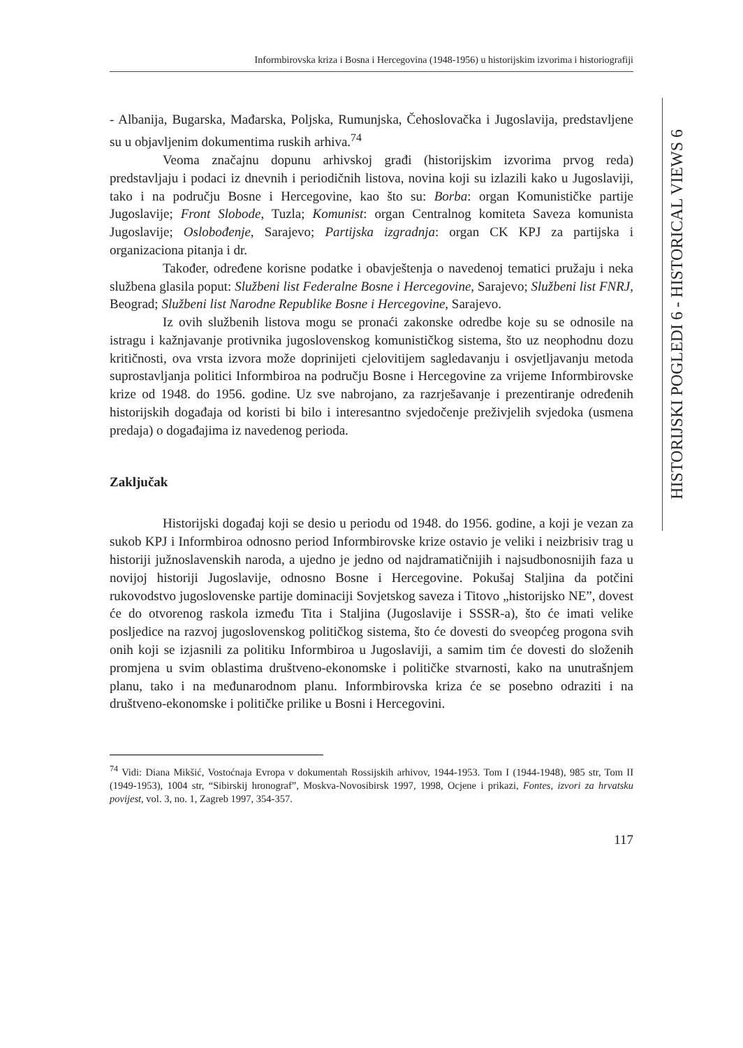Informbirovska kriza i Bosna i Hercegovina (1948-1956) u historijskim izvorima i historiografiji
HISTORIJSKI POGLEDI 6 - HISTORICAL VIEWS 6
- Albanija, Bugarska, Mađarska, Poljska, Rumunjska, Čehoslovačka i Jugoslavija, predstavljene su u objavljenim dokumentima ruskih arhiva.<sup>74</sup>
Veoma značajnu dopunu arhivskoj građi (historijskim izvorima prvog reda) predstavljaju i podaci iz dnevnih i periodičnih listova, novina koji su izlazili kako u Jugoslaviji, tako i na području Bosne i Hercegovine, kao što su: Borba: organ Komunističke partije Jugoslavije; Front Slobode, Tuzla; Komunist: organ Centralnog komiteta Saveza komunista Jugoslavije; Oslobođenje, Sarajevo; Partijska izgradnja: organ CK KPJ za partijska i organizaciona pitanja i dr.
Također, određene korisne podatke i obavještenja o navedenoj tematici pružaju i neka službena glasila poput: Službeni list Federalne Bosne i Hercegovine, Sarajevo; Službeni list FNRJ, Beograd; Službeni list Narodne Republike Bosne i Hercegovine, Sarajevo.
Iz ovih službenih listova mogu se pronaći zakonske odredbe koje su se odnosile na istragu i kažnjavanje protivnika jugoslovenskog komunističkog sistema, što uz neophodnu dozu kritičnosti, ova vrsta izvora može doprinijeti cjelovitijem sagledavanju i osvjetljavanju metoda suprostavljanja politici Informbiroa na području Bosne i Hercegovine za vrijeme Informbirovske krize od 1948. do 1956. godine. Uz sve nabrojano, za razrješavanje i prezentiranje određenih historijskih događaja od koristi bi bilo i interesantno svjedočenje preživjelih svjedoka (usmena predaja) o događajima iz navedenog perioda.
Zaključak
Historijski događaj koji se desio u periodu od 1948. do 1956. godine, a koji je vezan za sukob KPJ i Informbiroa odnosno period Informbirovske krize ostavio je veliki i neizbrisiv trag u historiji južnoslavenskih naroda, a ujedno je jedno od najdramatičnijih i najsudbonosnijih faza u novijoj historiji Jugoslavije, odnosno Bosne i Hercegovine. Pokušaj Staljina da potčini rukovodstvo jugoslovenske partije dominaciji Sovjetskog saveza i Titovo „historijsko NE”, dovest će do otvorenog raskola između Tita i Staljina (Jugoslavije i SSSR-a), što će imati velike posljedice na razvoj jugoslovenskog političkog sistema, što će dovesti do sveopćeg progona svih onih koji se izjasnili za politiku Informbiroa u Jugoslaviji, a samim tim će dovesti do složenih promjena u svim oblastima društveno-ekonomske i političke stvarnosti, kako na unutrašnjem planu, tako i na međunarodnom planu. Informbirovska kriza će se posebno odraziti i na društveno-ekonomske i političke prilike u Bosni i Hercegovini.
<sup>74</sup> Vidi: Diana Mikšić, Vostoćnaja Evropa v dokumentah Rossijskih arhivov, 1944-1953. Tom I (1944-1948), 985 str, Tom II (1949-1953), 1004 str, “Sibirskij hronograf”, Moskva-Novosibirsk 1997, 1998, Ocjene i prikazi, Fontes, izvori za hrvatsku povijest, vol. 3, no. 1, Zagreb 1997, 354-357.
117